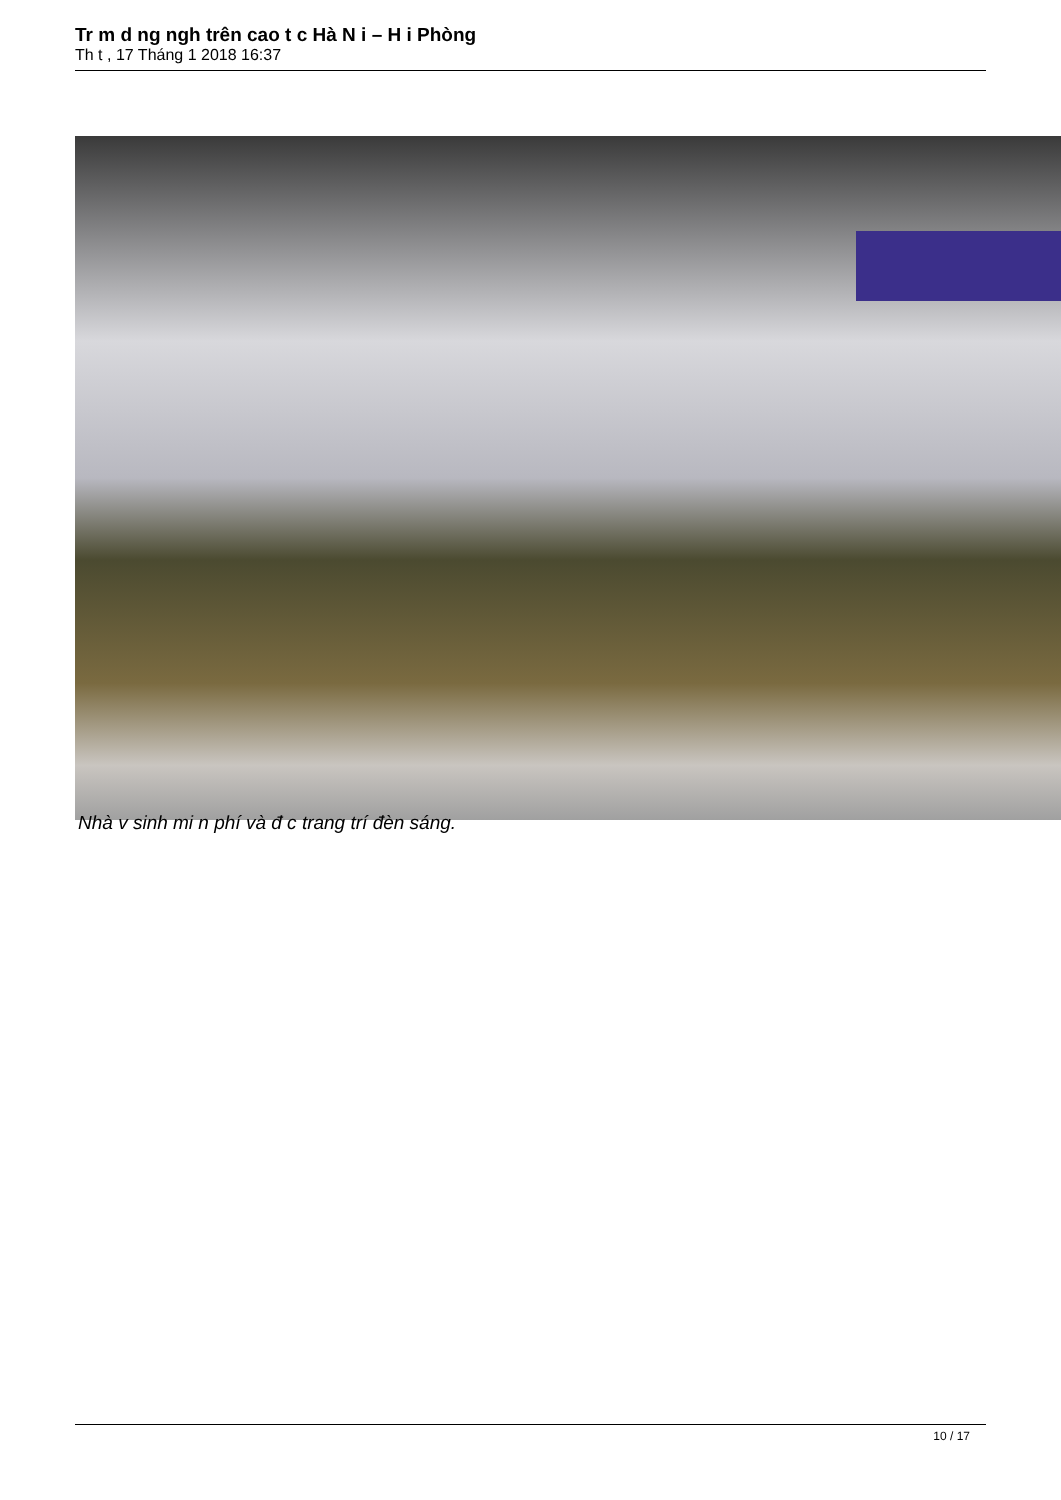Tr m d ng ngh trên cao t c Hà N i – H i Phòng
Th t , 17 Tháng 1 2018 16:37
Nhà v sinh mi n phí và đ c trang trí đèn sáng.
10 / 17